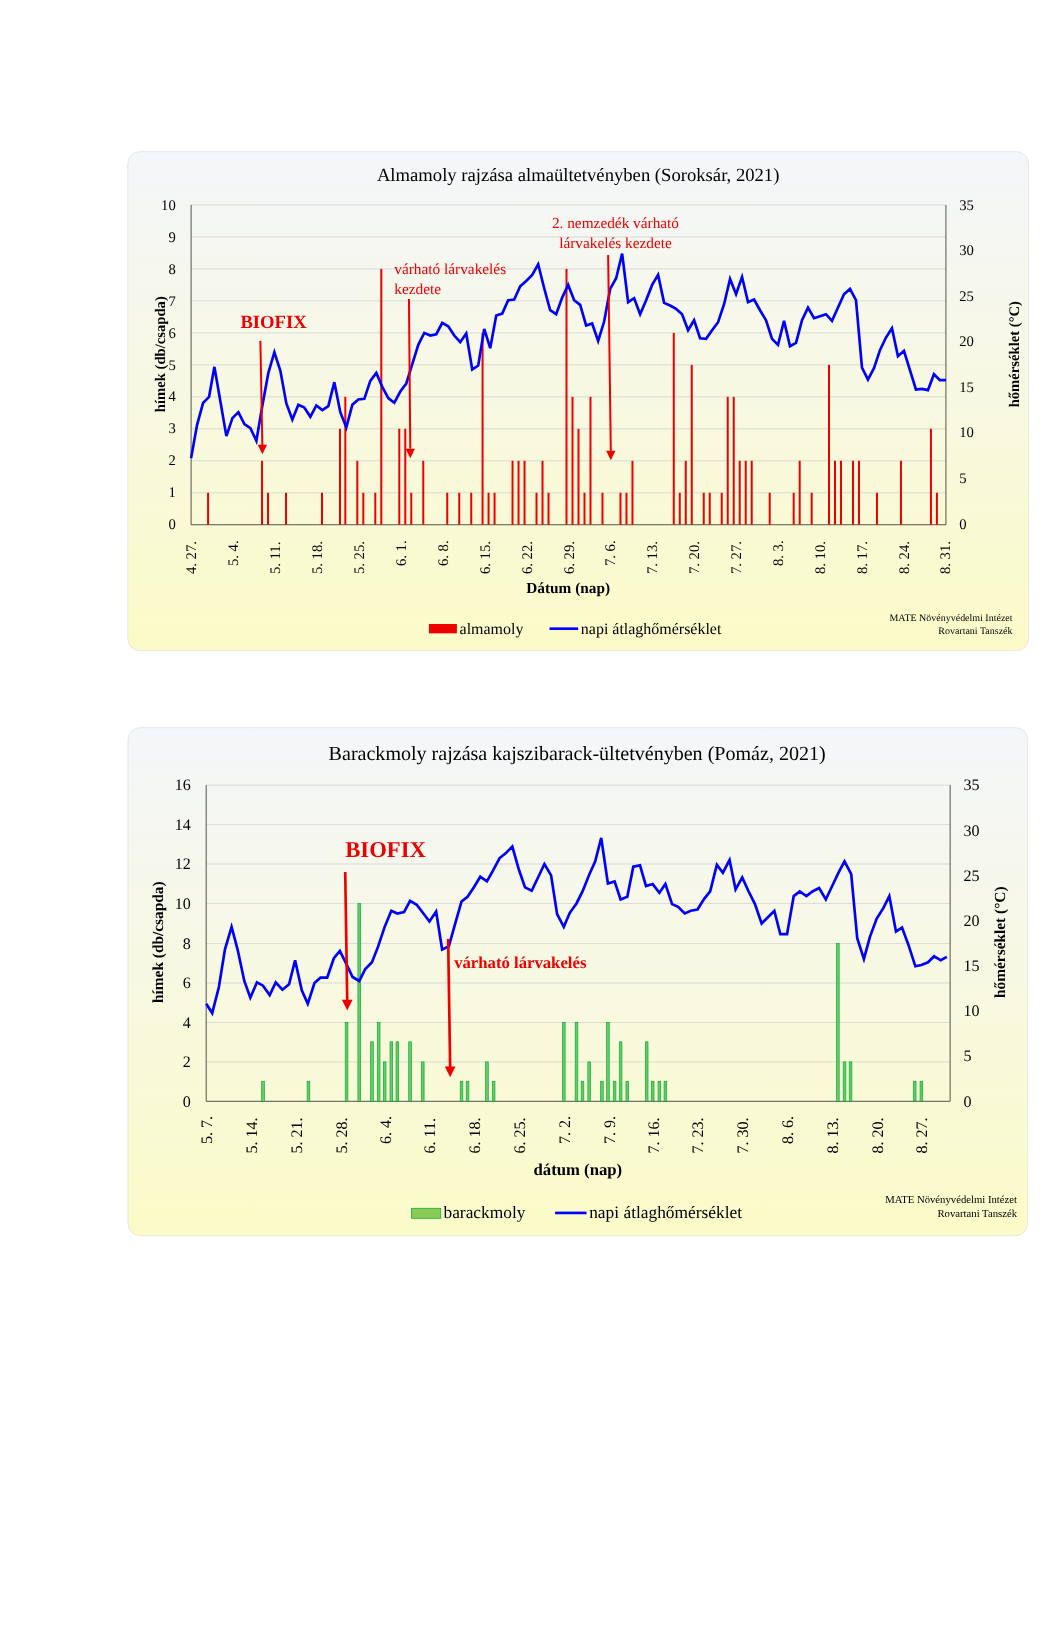Almamoly rajzása almaültetvényben (Soroksár, 2021)
10
9
8
7
6
5
4
3
2
1
0
35
30
25
20
15
10
5
0
hímek (db/csapda)
hőmérséklet (°C)
BIOFIX
várható lárvakelés
kezdete
2. nemzedék várható
lárvakelés kezdete
4. 27.
5. 4.
5. 11.
5. 18.
5. 25.
6. 1.
6. 8.
6. 15.
6. 22.
6. 29.
7. 6.
7. 13.
7. 20.
7. 27.
8. 3.
8. 10.
8. 17.
8. 24.
8. 31.
Dátum (nap)
almamoly
napi átlaghőmérséklet
MATE Növényvédelmi Intézet
Rovartani Tanszék
Barackmoly rajzása kajszibarack-ültetvényben (Pomáz, 2021)
16
14
12
10
8
6
4
2
0
35
30
25
20
15
10
5
0
hímek (db/csapda)
hőmérséklet (°C)
BIOFIX
várható lárvakelés
5. 7.
5. 14.
5. 21.
5. 28.
6. 4.
6. 11.
6. 18.
6. 25.
7. 2.
7. 9.
7. 16.
7. 23.
7. 30.
8. 6.
8. 13.
8. 20.
8. 27.
dátum (nap)
barackmoly
napi átlaghőmérséklet
MATE Növényvédelmi Intézet
Rovartani Tanszék